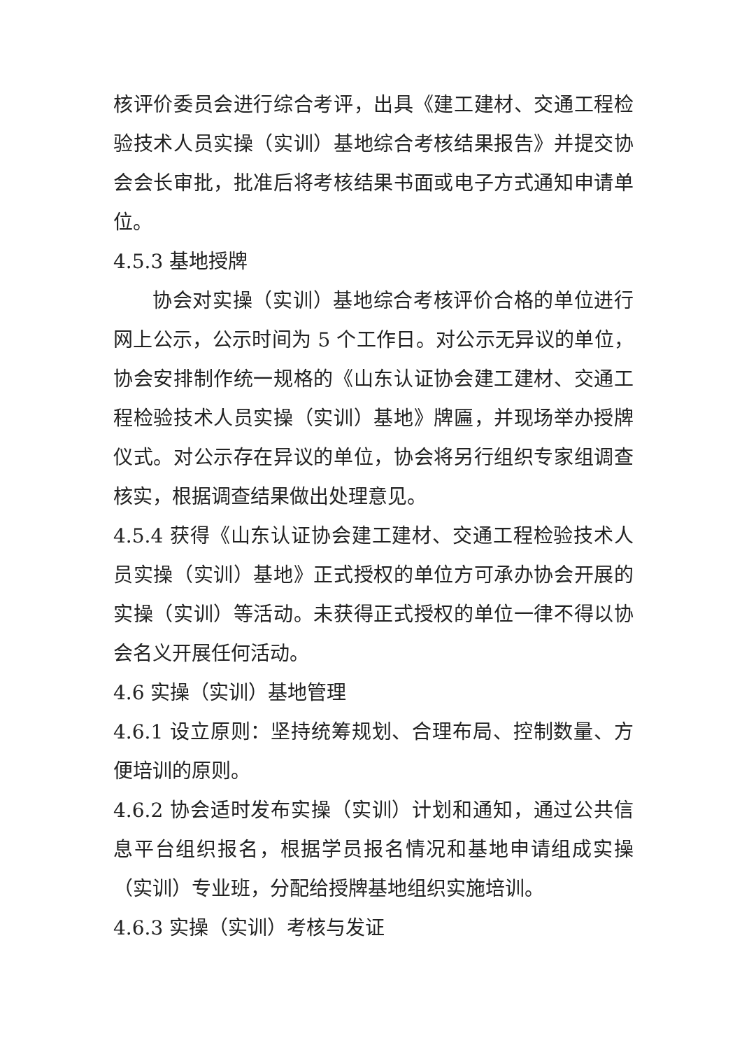核评价委员会进行综合考评，出具《建工建材、交通工程检验技术人员实操（实训）基地综合考核结果报告》并提交协会会长审批，批准后将考核结果书面或电子方式通知申请单位。
4.5.3 基地授牌
协会对实操（实训）基地综合考核评价合格的单位进行网上公示，公示时间为 5 个工作日。对公示无异议的单位，协会安排制作统一规格的《山东认证协会建工建材、交通工程检验技术人员实操（实训）基地》牌匾，并现场举办授牌仪式。对公示存在异议的单位，协会将另行组织专家组调查核实，根据调查结果做出处理意见。
4.5.4 获得《山东认证协会建工建材、交通工程检验技术人员实操（实训）基地》正式授权的单位方可承办协会开展的实操（实训）等活动。未获得正式授权的单位一律不得以协会名义开展任何活动。
4.6 实操（实训）基地管理
4.6.1 设立原则：坚持统筹规划、合理布局、控制数量、方便培训的原则。
4.6.2 协会适时发布实操（实训）计划和通知，通过公共信息平台组织报名，根据学员报名情况和基地申请组成实操（实训）专业班，分配给授牌基地组织实施培训。
4.6.3 实操（实训）考核与发证